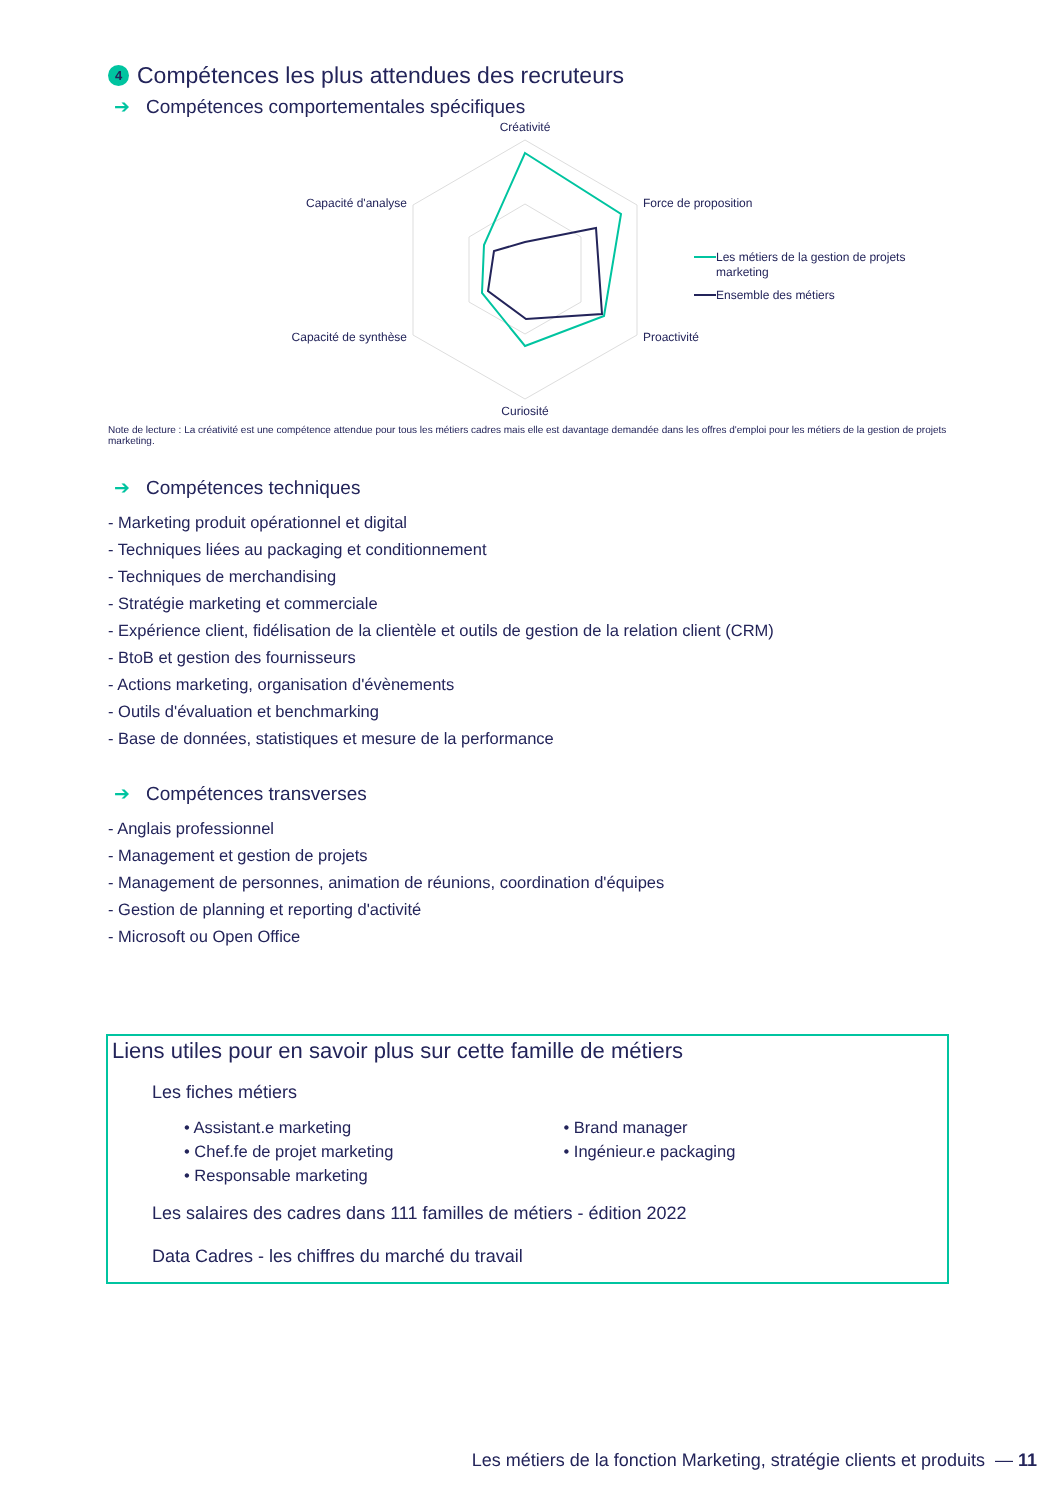4 Compétences les plus attendues des recruteurs
➔ Compétences comportementales spécifiques
Créativité
Force de proposition
Proactivité
Curiosité
Capacité de synthèse
Capacité d'analyse
Les métiers de la gestion de projets
marketing
Ensemble des métiers
Note de lecture : La créativité est une compétence attendue pour tous les métiers cadres mais elle est davantage demandée dans les offres d'emploi pour les métiers de la gestion de projets marketing.
➔ Compétences techniques
- Marketing produit opérationnel et digital
- Techniques liées au packaging et conditionnement
- Techniques de merchandising
- Stratégie marketing et commerciale
- Expérience client, fidélisation de la clientèle et outils de gestion de la relation client (CRM)
- BtoB et gestion des fournisseurs
- Actions marketing, organisation d'évènements
- Outils d'évaluation et benchmarking
- Base de données, statistiques et mesure de la performance
➔ Compétences transverses
- Anglais professionnel
- Management et gestion de projets
- Management de personnes, animation de réunions, coordination d'équipes
- Gestion de planning et reporting d'activité
- Microsoft ou Open Office
Liens utiles pour en savoir plus sur cette famille de métiers
Les fiches métiers
• Assistant.e marketing
• Chef.fe de projet marketing
• Responsable marketing
• Brand manager
• Ingénieur.e packaging
Les salaires des cadres dans 111 familles de métiers - édition 2022
Data Cadres - les chiffres du marché du travail
Les métiers de la fonction Marketing, stratégie clients et produits — 11